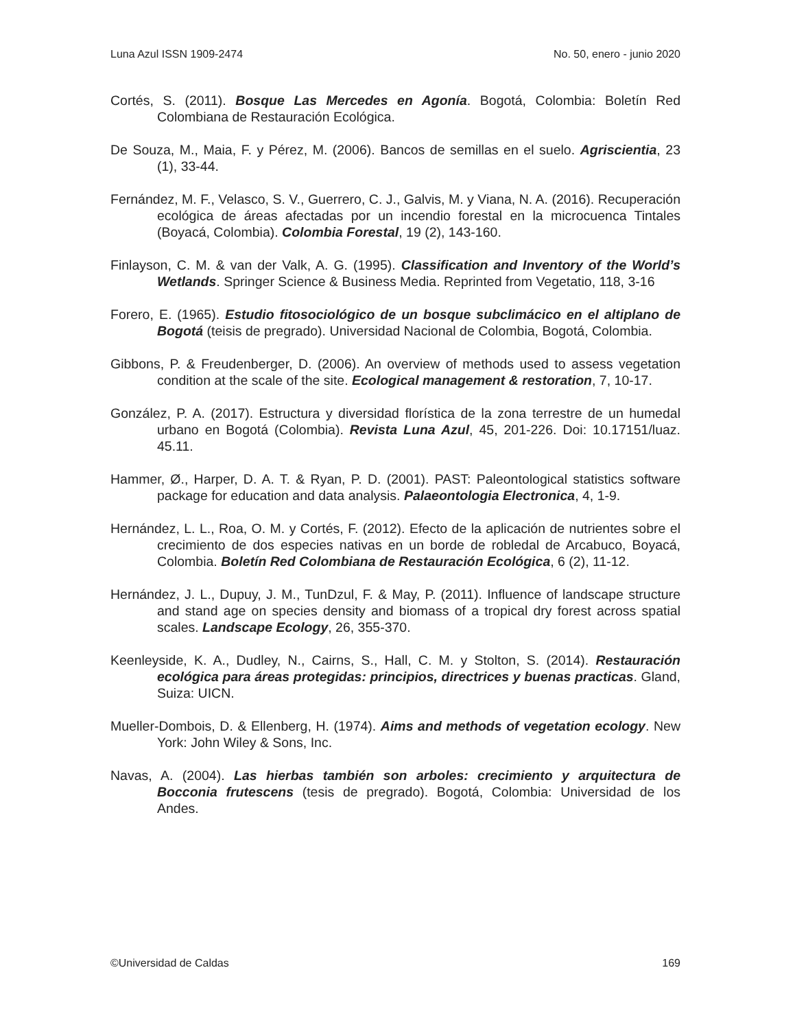Luna Azul ISSN 1909-2474 No. 50, enero - junio 2020
Cortés, S. (2011). Bosque Las Mercedes en Agonía. Bogotá, Colombia: Boletín Red Colombiana de Restauración Ecológica.
De Souza, M., Maia, F. y Pérez, M. (2006). Bancos de semillas en el suelo. Agriscientia, 23 (1), 33-44.
Fernández, M. F., Velasco, S. V., Guerrero, C. J., Galvis, M. y Viana, N. A. (2016). Recuperación ecológica de áreas afectadas por un incendio forestal en la microcuenca Tintales (Boyacá, Colombia). Colombia Forestal, 19 (2), 143-160.
Finlayson, C. M. & van der Valk, A. G. (1995). Classification and Inventory of the World’s Wetlands. Springer Science & Business Media. Reprinted from Vegetatio, 118, 3-16
Forero, E. (1965). Estudio fitosociológico de un bosque subclimácico en el altiplano de Bogotá (teisis de pregrado). Universidad Nacional de Colombia, Bogotá, Colombia.
Gibbons, P. & Freudenberger, D. (2006). An overview of methods used to assess vegetation condition at the scale of the site. Ecological management & restoration, 7, 10-17.
González, P. A. (2017). Estructura y diversidad florística de la zona terrestre de un humedal urbano en Bogotá (Colombia). Revista Luna Azul, 45, 201-226. Doi: 10.17151/luaz. 45.11.
Hammer, Ø., Harper, D. A. T. & Ryan, P. D. (2001). PAST: Paleontological statistics software package for education and data analysis. Palaeontologia Electronica, 4, 1-9.
Hernández, L. L., Roa, O. M. y Cortés, F. (2012). Efecto de la aplicación de nutrientes sobre el crecimiento de dos especies nativas en un borde de robledal de Arcabuco, Boyacá, Colombia. Boletín Red Colombiana de Restauración Ecológica, 6 (2), 11-12.
Hernández, J. L., Dupuy, J. M., TunDzul, F. & May, P. (2011). Influence of landscape structure and stand age on species density and biomass of a tropical dry forest across spatial scales. Landscape Ecology, 26, 355-370.
Keenleyside, K. A., Dudley, N., Cairns, S., Hall, C. M. y Stolton, S. (2014). Restauración ecológica para áreas protegidas: principios, directrices y buenas practicas. Gland, Suiza: UICN.
Mueller-Dombois, D. & Ellenberg, H. (1974). Aims and methods of vegetation ecology. New York: John Wiley & Sons, Inc.
Navas, A. (2004). Las hierbas también son arboles: crecimiento y arquitectura de Bocconia frutescens (tesis de pregrado). Bogotá, Colombia: Universidad de los Andes.
©Universidad de Caldas 169